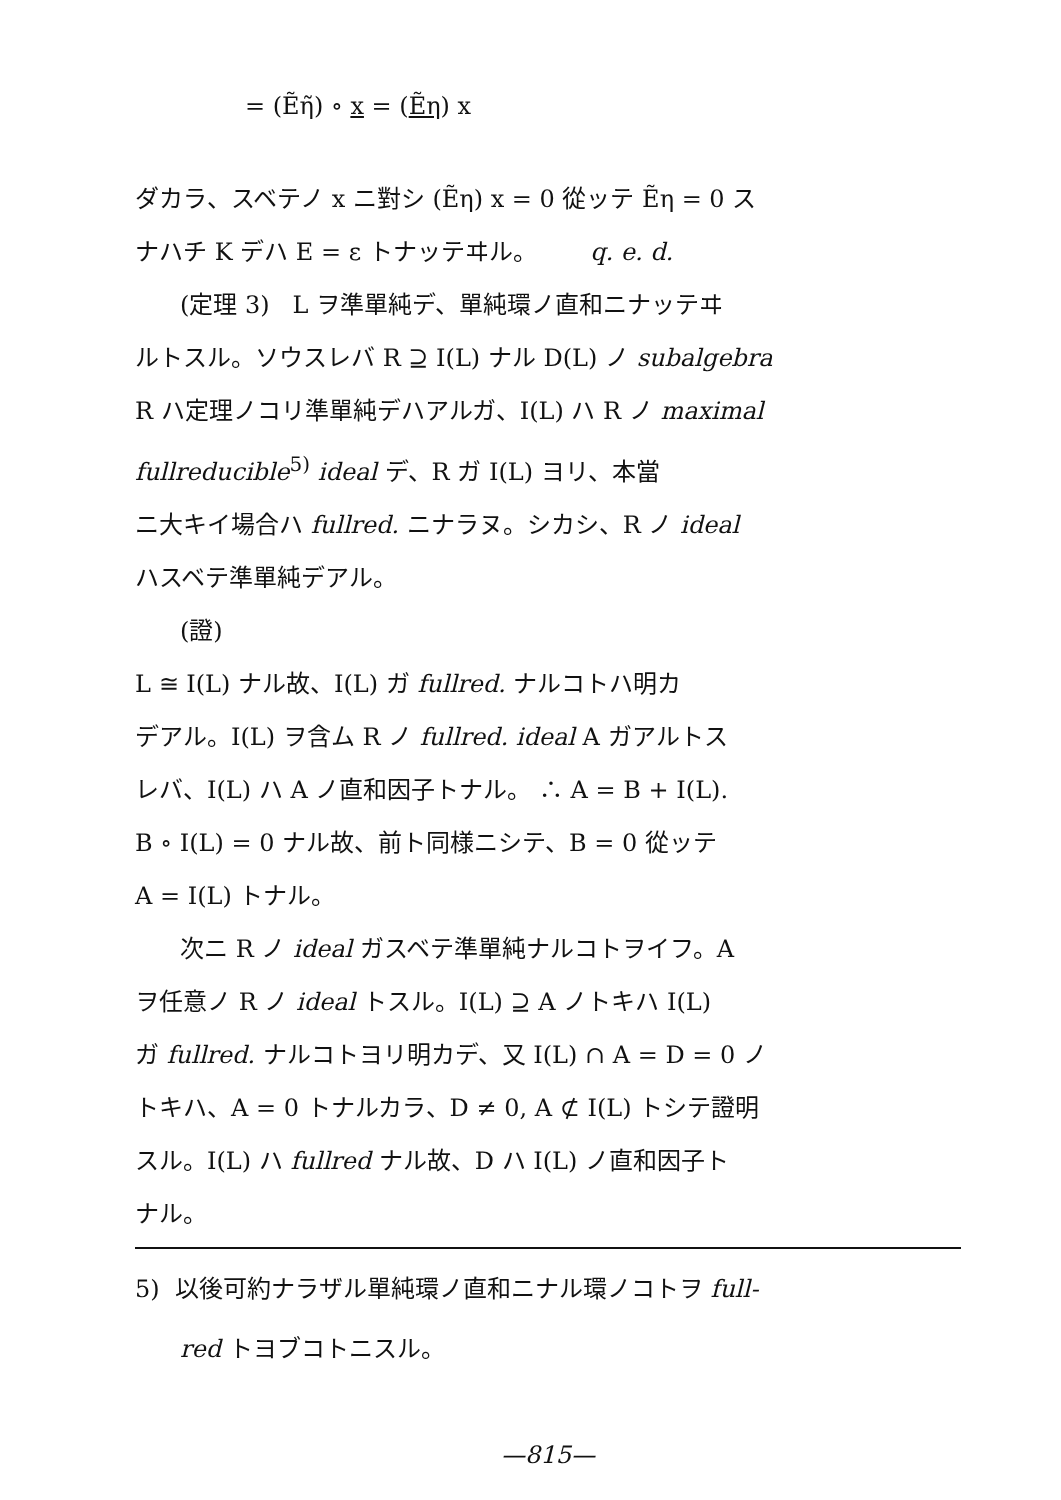= (Ẽη̃) ∘ x = (Ẽη) x
ダカラ、スベテノ x ニ對シ (Ẽη) x = 0 從ッテ Ẽη = 0 ス
ナハチ K デハ E = ε トナッテヰル。 q. e. d.
(定理 3) L ヲ準單純デ、單純環ノ直和ニナッテヰ
ルトスル。ソウスレバ R ⊇ I(L) ナル D(L) ノ subalgebra
R ハ定理ノコリ準單純デハアルガ、I(L) ハ R ノ maximal
fullreducible<sup>5)</sup> ideal デ、R ガ I(L) ヨリ、本當
ニ大キイ場合ハ fullred. ニナラヌ。シカシ、R ノ ideal
ハスベテ準單純デアル。
(證)
L ≅ I(L) ナル故、I(L) ガ fullred. ナルコトハ明カ
デアル。I(L) ヲ含ム R ノ fullred. ideal A ガアルトス
レバ、I(L) ハ A ノ直和因子トナル。 ∴ A = B + I(L).
B ∘ I(L) = 0 ナル故、前ト同様ニシテ、B = 0 從ッテ
A = I(L) トナル。
次ニ R ノ ideal ガスベテ準單純ナルコトヲイフ。A
ヲ任意ノ R ノ ideal トスル。I(L) ⊇ A ノトキハ I(L)
ガ fullred. ナルコトヨリ明カデ、又 I(L) ∩ A = D = 0 ノ
トキハ、A = 0 トナルカラ、D ≠ 0, A ⊄ I(L) トシテ證明
スル。I(L) ハ fullred ナル故、D ハ I(L) ノ直和因子ト
ナル。
5) 以後可約ナラザル單純環ノ直和ニナル環ノコトヲ full-
red トヨブコトニスル。
—815—